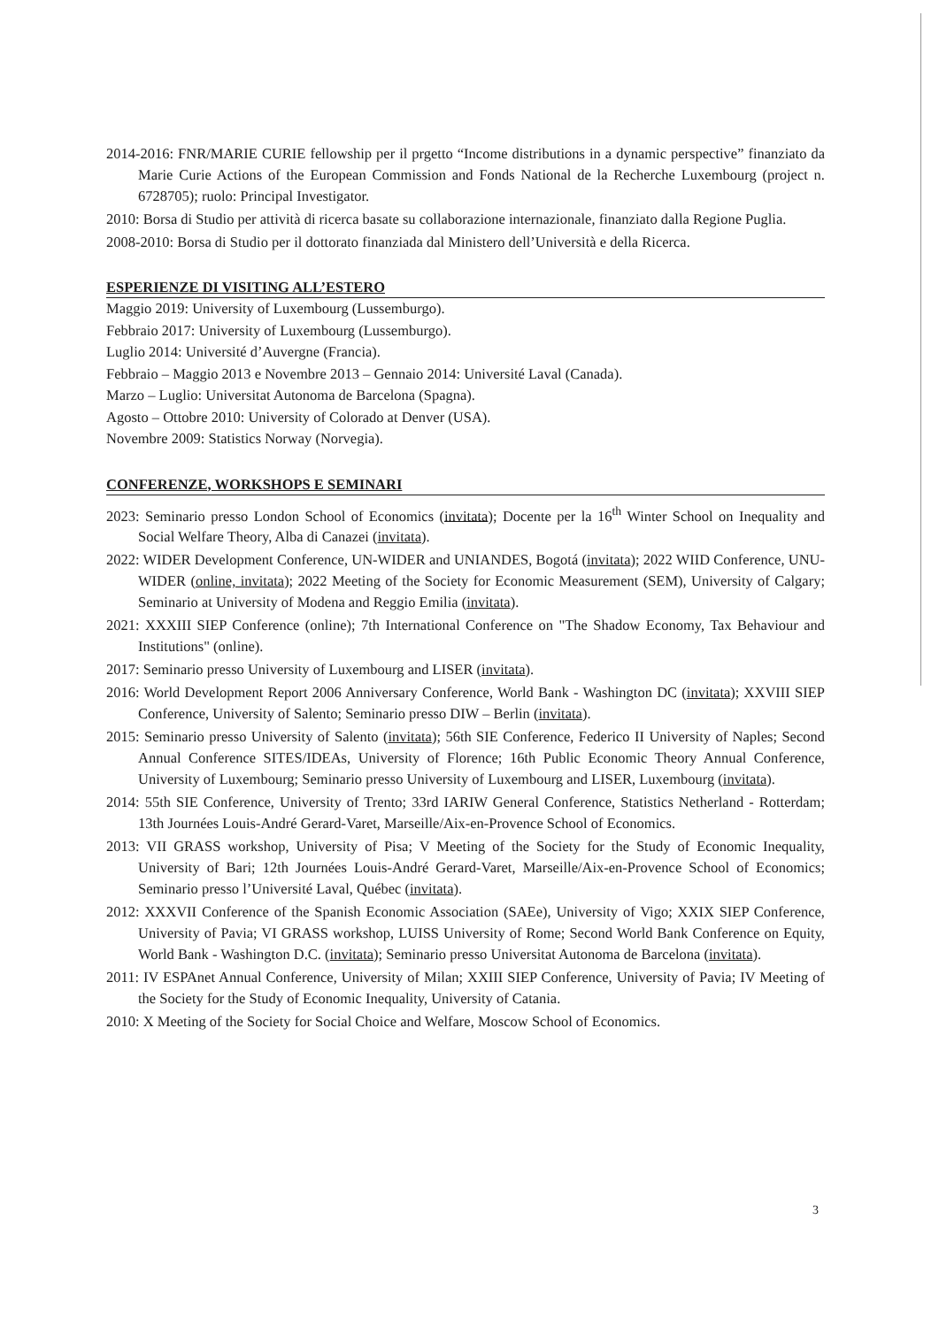2014-2016: FNR/MARIE CURIE fellowship per il prgetto “Income distributions in a dynamic perspective” finanziato da Marie Curie Actions of the European Commission and Fonds National de la Recherche Luxembourg (project n. 6728705); ruolo: Principal Investigator.
2010: Borsa di Studio per attività di ricerca basate su collaborazione internazionale, finanziato dalla Regione Puglia.
2008-2010: Borsa di Studio per il dottorato finanziada dal Ministero dell’Università e della Ricerca.
ESPERIENZE DI VISITING ALL’ESTERO
Maggio 2019: University of Luxembourg (Lussemburgo).
Febbraio 2017: University of Luxembourg (Lussemburgo).
Luglio 2014: Université d’Auvergne (Francia).
Febbraio – Maggio 2013 e Novembre 2013 – Gennaio 2014: Université Laval (Canada).
Marzo – Luglio: Universitat Autonoma de Barcelona (Spagna).
Agosto – Ottobre 2010: University of Colorado at Denver (USA).
Novembre 2009: Statistics Norway (Norvegia).
CONFERENZE, WORKSHOPS E SEMINARI
2023: Seminario presso London School of Economics (invitata); Docente per la 16<sup>th</sup> Winter School on Inequality and Social Welfare Theory, Alba di Canazei (invitata).
2022: WIDER Development Conference, UN-WIDER and UNIANDES, Bogotá (invitata); 2022 WIID Conference, UNU-WIDER (online, invitata); 2022 Meeting of the Society for Economic Measurement (SEM), University of Calgary; Seminario at University of Modena and Reggio Emilia (invitata).
2021: XXXIII SIEP Conference (online); 7th International Conference on "The Shadow Economy, Tax Behaviour and Institutions" (online).
2017: Seminario presso University of Luxembourg and LISER (invitata).
2016: World Development Report 2006 Anniversary Conference, World Bank - Washington DC (invitata); XXVIII SIEP Conference, University of Salento; Seminario presso DIW – Berlin (invitata).
2015: Seminario presso University of Salento (invitata); 56th SIE Conference, Federico II University of Naples; Second Annual Conference SITES/IDEAs, University of Florence; 16th Public Economic Theory Annual Conference, University of Luxembourg; Seminario presso University of Luxembourg and LISER, Luxembourg (invitata).
2014: 55th SIE Conference, University of Trento; 33rd IARIW General Conference, Statistics Netherland - Rotterdam; 13th Journées Louis-André Gerard-Varet, Marseille/Aix-en-Provence School of Economics.
2013: VII GRASS workshop, University of Pisa; V Meeting of the Society for the Study of Economic Inequality, University of Bari; 12th Journées Louis-André Gerard-Varet, Marseille/Aix-en-Provence School of Economics; Seminario presso l’Université Laval, Québec (invitata).
2012: XXXVII Conference of the Spanish Economic Association (SAEe), University of Vigo; XXIX SIEP Conference, University of Pavia; VI GRASS workshop, LUISS University of Rome; Second World Bank Conference on Equity, World Bank - Washington D.C. (invitata); Seminario presso Universitat Autonoma de Barcelona (invitata).
2011: IV ESPAnet Annual Conference, University of Milan; XXIII SIEP Conference, University of Pavia; IV Meeting of the Society for the Study of Economic Inequality, University of Catania.
2010: X Meeting of the Society for Social Choice and Welfare, Moscow School of Economics.
3